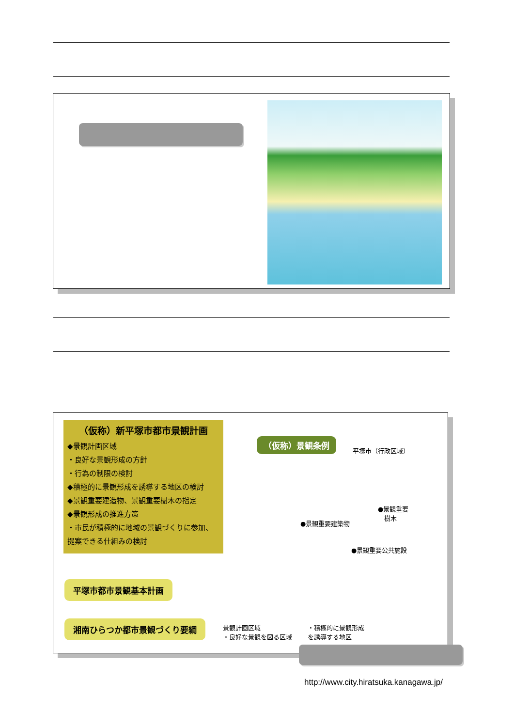（仮称）新平塚市都市景観計画
◆景観計画区域
・良好な景観形成の方針
・行為の制限の検討
◆積極的に景観形成を誘導する地区の検討
◆景観重要建造物、景観重要樹木の指定
◆景観形成の推進方策
・市民が積極的に地域の景観づくりに参加、提案できる仕組みの検討
平塚市都市景観基本計画
湘南ひらつか都市景観づくり要綱
（仮称）景観条例
平塚市（行政区域）
●景観重要
　樹木
●景観重要建築物
●景観重要公共施設
景観計画区域
・良好な景観を図る区域
・積極的に景観形成
を誘導する地区
http://www.city.hiratsuka.kanagawa.jp/